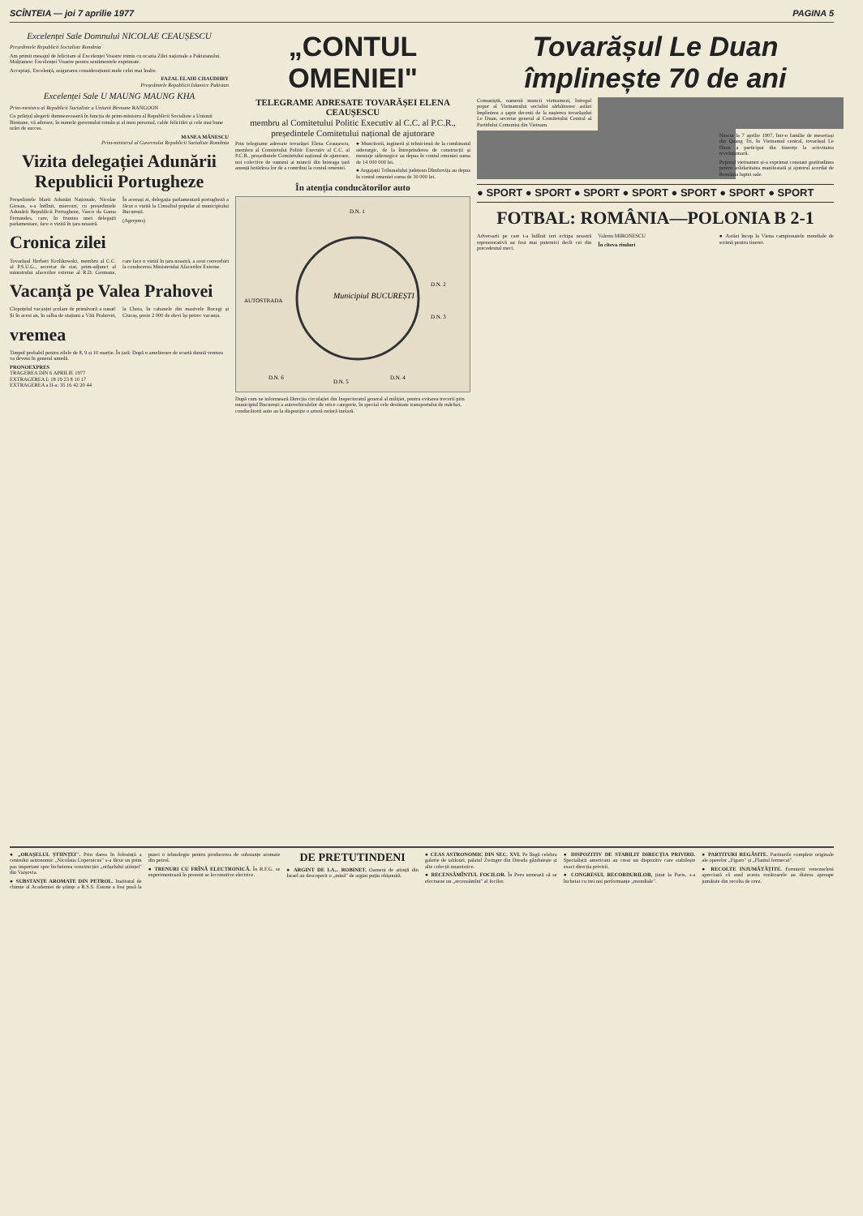SCÎNTEIA — joi 7 aprilie 1977 PAGINA 5
Excelenței Sale Domnului NICOLAE CEAUȘESCU
Președintele Republicii Socialiste România
Am primit mesajul de felicitare al Excelenței Voastre trimis cu ocazia Zilei naționale a Pakistanului. Mulțumesc Excelenței Voastre pentru sentimentele exprimate.
Acceptați, Excelență, asigurarea considerațiunii mele celei mai înalte.
FAZAL ELAHI CHAUDHRY
Președintele Republicii Islamice Pakistan
Excelenței Sale U MAUNG MAUNG KHA
Prim-ministru al Republicii Socialiste a Uniunii Birmane RANGOON
Cu prilejul alegerii dumneavoastră în funcția de prim-ministru al Republicii Socialiste a Uniunii Birmane, vă adresez, în numele guvernului român și al meu personal, calde felicitări și cele mai bune urări de succes.
MANEA MĂNESCU
Prim-ministrul al Guvernului Republicii Socialiste România
Vizita delegației Adunării Republicii Portugheze
Președintele Marii Adunări Naționale, Nicolae Giosan, s-a întîlnit, miercuri, cu președintele Adunării Republicii Portugheze, Vasco da Gama Fernandes, care, în fruntea unei delegații parlamentare, face o vizită în țara noastră.
În aceeași zi, delegația parlamentară portugheză a făcut o vizită la Consiliul popular al municipiului București.
(Agerpres)
Cronica zilei
Tovarășul Herbert Krolikowski, membru al C.C. al P.S.U.G., secretar de stat, prim-adjunct al ministrului afacerilor externe al R.D. Germane, care face o vizită în țara noastră, a avut convorbiri la conducerea Ministerului Afacerilor Externe.
Vacanță pe Valea Prahovei
Clopoțelul vacanței școlare de primăvară a sunat! Și în acest an, în salba de stațiuni a Văii Prahovei, la Cheia, în cabanele din masivele Bucegi și Ciucaș, peste 2 000 de elevi își petrec vacanța.
vremea
Timpul probabil pentru zilele de 8, 9 și 10 martie. În țară: După o ameliorare de scurtă durată vremea va deveni în general umedă.
PRONOEXPRES
TRAGEREA DIN 6 APRILIE 1977
EXTRAGEREA I: 18 19 23 8 10 17
EXTRAGEREA a II-a: 35 16 42 20 44
„CONTUL OMENIEI"
TELEGRAME ADRESATE TOVARĂȘEI ELENA CEAUȘESCU
membru al Comitetului Politic Executiv al C.C. al P.C.R., președintele Comitetului național de ajutorare
Prin telegrame adresate tovarășei Elena Ceaușescu, membru al Comitetului Politic Executiv al C.C. al P.C.R., președintele Comitetului național de ajutorare, noi colective de oameni ai muncii din întreaga țară anunță hotărîrea lor de a contribui la contul omeniei.
● Muncitorii, inginerii și tehnicienii de la combinatul siderurgic, de la întreprinderea de construcții și montaje siderurgice au depus în contul omeniei suma de 14 000 000 lei.
● Angajații Tribunalului județean Dîmbovița au depus în contul omeniei suma de 30 000 lei.
În atenția conducătorilor auto
Municipiul BUCUREȘTI
D.N. 1
AUTOSTRADA
D.N. 2
D.N. 3
D.N. 5
D.N. 4
D.N. 6
După cum ne informează Direcția circulației din Inspectoratul general al miliției, pentru evitarea trecerii prin municipiul București a autovehiculelor de orice categorie, în special cele destinate transportului de mărfuri, conducătorii auto au la dispoziție o arteră rutieră inelară.
Tovarășul Le Duan împlinește 70 de ani
Comuniștii, oamenii muncii vietnamezi, întregul popor al Vietnamului socialist sărbătoresc astăzi împlinirea a șapte decenii de la nașterea tovarășului Le Duan, secretar general al Comitetului Central al Partidului Comunist din Vietnam.
Născut la 7 aprilie 1907, într-o familie de meseriași din Quang Tri, în Vietnamul central, tovarășul Le Duan a participat din tinerețe la activitatea revoluționară.
Poporul vietnamez și-a exprimat constant gratitudinea pentru solidaritatea manifestată și ajutorul acordat de România luptei sale.
● SPORT ● SPORT ● SPORT ● SPORT ● SPORT ● SPORT ● SPORT
FOTBAL: ROMÂNIA—POLONIA B 2-1
Adversarii pe care i-a întîlnit ieri echipa noastră reprezentativă au fost mai puternici decît cei din precedentul meci.
Valeriu MIRONESCU
În cîteva rînduri
● Astăzi încep la Viena campionatele mondiale de scrimă pentru tineret.
● „ORAȘELUL ȘTIINȚEI". Prin darea în folosință a centrului astronomic „Nicolaus Copernicus" s-a făcut un prim pas important spre încheierea construcției „orășelului științei" din Varșovia.
● SUBSTANȚE AROMATE DIN PETROL. Institutul de chimie al Academiei de științe a R.S.S. Estone a fost pusă la punct o tehnologie pentru producerea de substanțe aromate din petrol.
● TRENURI CU FRÎNĂ ELECTRONICĂ. În R.F.G. se experimentează în prezent se locomotive electrice.
DE PRETUTINDENI
● ARGINT DE LA... ROBINET. Oameni de știință din Israel au descoperit o „mină" de argint puțin obișnuită.
● CEAS ASTRONOMIC DIN SEC. XVI. Pe lîngă celebra galerie de tablouri, palatul Zwinger din Dresda găzduiește și alte colecții muzeistice.
● RECENSĂMÎNTUL FOCILOR. În Peru urmează să se efectueze un „recensămînt" al focilor.
● DISPOZITIV DE STABILIT DIRECȚIA PRIVIRII. Specialiștii americani au creat un dispozitiv care stabilește exact direcția privirii.
● CONGRESUL RECORDURILOR, ținut la Paris, s-a încheiat cu trei noi performanțe „mondiale".
● PARTITURI REGĂSITE. Partiturile complete originale ale operelor „Figaro" și „Flautul fermecat".
● RECOLTE INJUMĂTĂȚITE. Fermierii venezueleni apreciază că anul acesta rozătoarele au distrus aproape jumătate din recolta de orez.